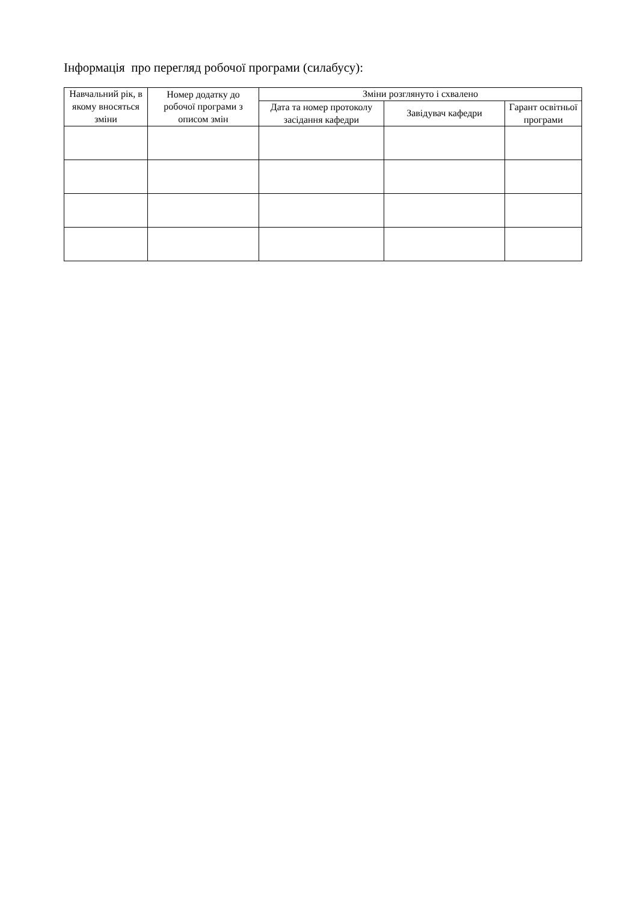Інформація про перегляд робочої програми (силабусу):
| Навчальний рік, в якому вносяться зміни | Номер додатку до робочої програми з описом змін | Зміни розглянуто і схвалено | | |
| --- | --- | --- | --- | --- |
| | | Дата та номер прото­колу засідання кафе­дри | Завідувач кафедри | Гарант осві­тньої про­грами |